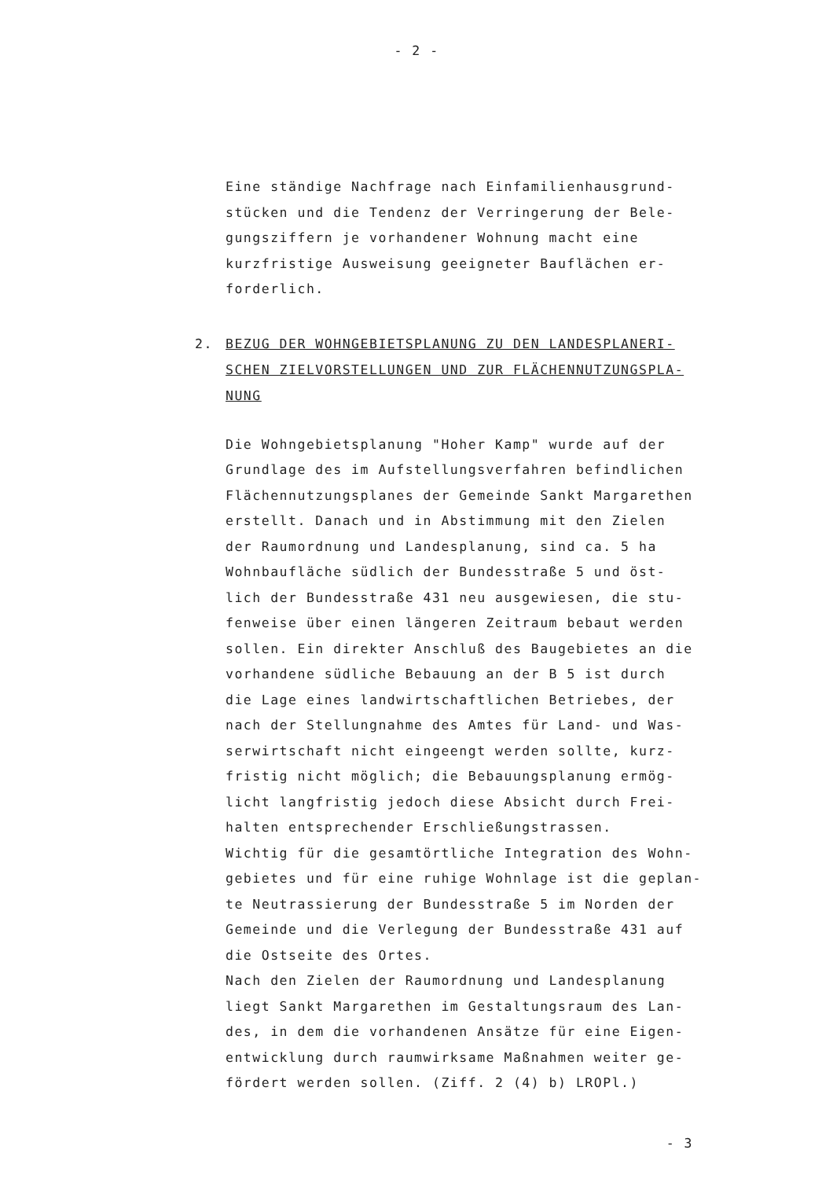- 2 -
Eine ständige Nachfrage nach Einfamilienhausgrund-
stücken und die Tendenz der Verringerung der Bele-
gungsziffern je vorhandener Wohnung macht eine
kurzfristige Ausweisung geeigneter Bauflächen er-
forderlich.
2. BEZUG DER WOHNGEBIETSPLANUNG ZU DEN LANDESPLANERI-
SCHEN ZIELVORSTELLUNGEN UND ZUR FLÄCHENNUTZUNGSPLA-
NUNG
Die Wohngebietsplanung "Hoher Kamp" wurde auf der
Grundlage des im Aufstellungsverfahren befindlichen
Flächennutzungsplanes der Gemeinde Sankt Margarethen
erstellt. Danach und in Abstimmung mit den Zielen
der Raumordnung und Landesplanung, sind ca. 5 ha
Wohnbaufläche südlich der Bundesstraße 5 und öst-
lich der Bundesstraße 431 neu ausgewiesen, die stu-
fenweise über einen längeren Zeitraum bebaut werden
sollen. Ein direkter Anschluß des Baugebietes an die
vorhandene südliche Bebauung an der B 5 ist durch
die Lage eines landwirtschaftlichen Betriebes, der
nach der Stellungnahme des Amtes für Land- und Was-
serwirtschaft nicht eingeengt werden sollte, kurz-
fristig nicht möglich; die Bebauungsplanung ermög-
licht langfristig jedoch diese Absicht durch Frei-
halten entsprechender Erschließungstrassen.
Wichtig für die gesamtörtliche Integration des Wohn-
gebietes und für eine ruhige Wohnlage ist die geplan-
te Neutrassierung der Bundesstraße 5 im Norden der
Gemeinde und die Verlegung der Bundesstraße 431 auf
die Ostseite des Ortes.
Nach den Zielen der Raumordnung und Landesplanung
liegt Sankt Margarethen im Gestaltungsraum des Lan-
des, in dem die vorhandenen Ansätze für eine Eigen-
entwicklung durch raumwirksame Maßnahmen weiter ge-
fördert werden sollen. (Ziff. 2 (4) b) LROPl.)
- 3